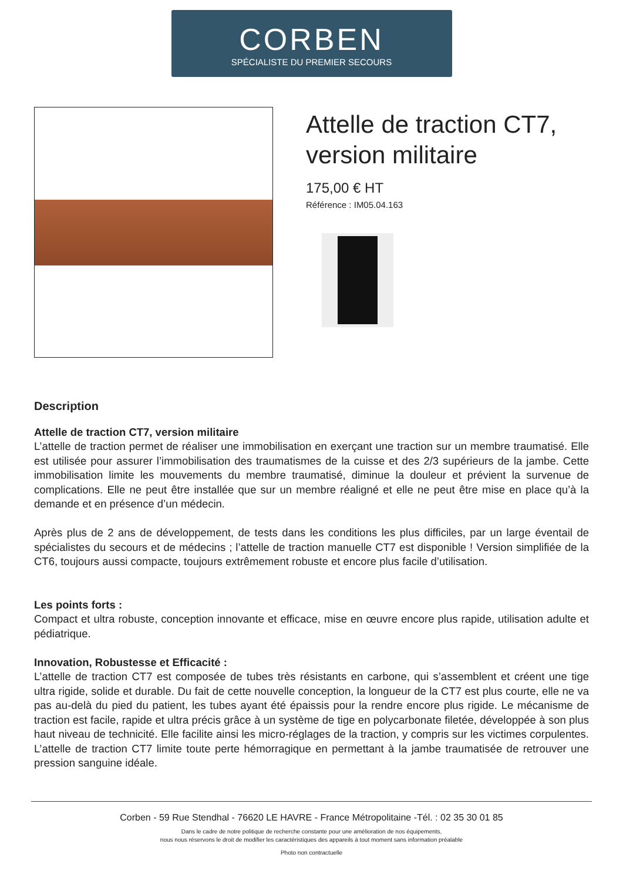CORBEN
SPÉCIALISTE DU PREMIER SECOURS
Attelle de traction CT7, version militaire
175,00 € HT
Référence : IM05.04.163
Description
Attelle de traction CT7, version militaire
L’attelle de traction permet de réaliser une immobilisation en exerçant une traction sur un membre traumatisé. Elle est utilisée pour assurer l’immobilisation des traumatismes de la cuisse et des 2/3 supérieurs de la jambe. Cette immobilisation limite les mouvements du membre traumatisé, diminue la douleur et prévient la survenue de complications. Elle ne peut être installée que sur un membre réaligné et elle ne peut être mise en place qu’à la demande et en présence d’un médecin.
Après plus de 2 ans de développement, de tests dans les conditions les plus difficiles, par un large éventail de spécialistes du secours et de médecins ; l’attelle de traction manuelle CT7 est disponible ! Version simplifiée de la CT6, toujours aussi compacte, toujours extrêmement robuste et encore plus facile d’utilisation.
Les points forts :
Compact et ultra robuste, conception innovante et efficace, mise en œuvre encore plus rapide, utilisation adulte et pédiatrique.
Innovation, Robustesse et Efficacité :
L’attelle de traction CT7 est composée de tubes très résistants en carbone, qui s’assemblent et créent une tige ultra rigide, solide et durable. Du fait de cette nouvelle conception, la longueur de la CT7 est plus courte, elle ne va pas au-delà du pied du patient, les tubes ayant été épaissis pour la rendre encore plus rigide. Le mécanisme de traction est facile, rapide et ultra précis grâce à un système de tige en polycarbonate filetée, développée à son plus haut niveau de technicité. Elle facilite ainsi les micro-réglages de la traction, y compris sur les victimes corpulentes. L’attelle de traction CT7 limite toute perte hémorragique en permettant à la jambe traumatisée de retrouver une pression sanguine idéale.
Corben - 59 Rue Stendhal - 76620 LE HAVRE - France Métropolitaine -Tél. : 02 35 30 01 85
Dans le cadre de notre politique de recherche constante pour une amélioration de nos équipements,
nous nous réservons le droit de modifier les caractéristiques des appareils à tout moment sans information préalable
Photo non contractuelle